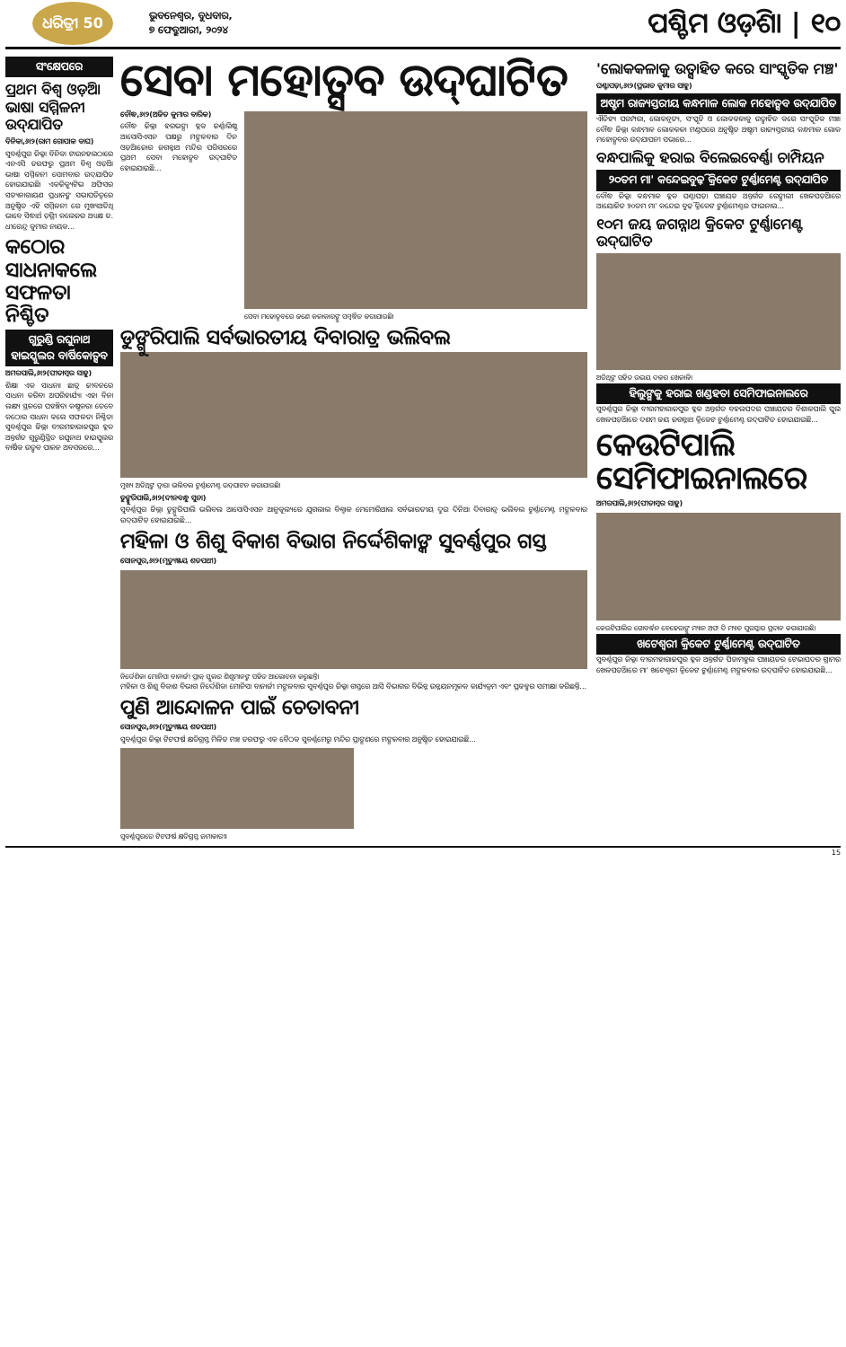ଧରିତ୍ରୀ 50
ଭୁବନେଶ୍ୱର, ବୁଧବାର,
୭ ଫେବ୍ରୁଆରୀ, ୨୦୨୪
ପଶ୍ଚିମ ଓଡ଼ିଶା | ୧୦
ସଂକ୍ଷେପରେ
ପ୍ରଥମ ବିଶ୍ୱ ଓଡ଼ିଆ ଭାଷା ସମ୍ମିଳନୀ ଉଦ୍‌ଯାପିତ
ବିନିକା,୬।୨(ରାମ ଗୋପାଳ ବାଘ)
ସୁବର୍ଣ୍ଣପୁର ଜିଲ୍ଲା ବିନିକା ଟାଉନହଲଠାରେ ଏନଏସି ତରଫରୁ ପ୍ରଥମ ବିଶ୍ୱ ଓଡ଼ିଆ ଭାଷା ସମ୍ମିଳନୀ ସୋମବାର ଉଦ୍‌ଯାପିତ ହୋଇଯାଇଛି। ଏକଜିକ୍ୟୁଟିଭ ଅଫିସର ସତ୍ୟନାରାୟଣ ପ୍ରଧାନଙ୍କ ସଭାପତିତ୍ୱରେ ଅନୁଷ୍ଠିତ ଏହି ସମ୍ମିଳନୀ ରେ ମୁଖ୍ୟଅତିଥି ଭାବେ ସିଦ୍ଧାର୍ଥ ଡ଼ିଗ୍ରୀ କଲେଜର ଅଧ୍ୟକ୍ଷ ଡ. ଧୀରେନ୍ଦ୍ର କୁମାର ନାୟକ...
କଠୋର ସାଧନାକଲେ ସଫଳତା ନିଶ୍ଚିତ
ଗୁରୁଣ୍ଡି ରଘୁନାଥ ହାଇସ୍କୁଲର ବାର୍ଷିକୋତ୍ସବ
ଅମରପାଲି,୬।୨(ପୀତାମ୍ବର ସାହୁ)
ଶିକ୍ଷା ଏକ ସାଧନା। ଛାତ୍ର ଜୀବନରେ ସାଧନା କରିବା ଅପରିହାର୍ଯ୍ୟ। ଏହା ବିନା ଲକ୍ଷ୍ୟ ସ୍ଥଳରେ ପହଞ୍ଚିବା କଷ୍ଟକର। ତେବେ କଠୋର ସାଧନା କଲେ ସଫଳତା ନିଶ୍ଚିତ। ସୁବର୍ଣ୍ଣପୁର ଜିଲ୍ଲା ବୀରମହାରାଜପୁର ବ୍ଲକ ଅନ୍ତର୍ଗତ ଗୁରୁଣ୍ଡିସ୍ଥିତ ରଘୁନାଥ ହାଇସ୍କୁଲର ବାର୍ଷିକ ଉତ୍ସବ ପାଳନ ଅବସରରେ...
ସେବା ମହୋତ୍ସବ ଉଦ୍‌ଘାଟିତ
ବୌଦ୍ଧ,୬।୨(ଅଜିତ କୁମାର ବାରିକ)
ବୌଦ୍ଧ ଜିଲ୍ଲା ହରଭଙ୍ଗା ବ୍ଲକ ଜର୍ଣ୍ଣାଲିଷ୍ଟ ଆସୋସିଏସନ ପକ୍ଷରୁ ମଙ୍ଗଳବାର ଦିନ ଓଡ଼ିଆଜୋର ଜଗନ୍ନାଥ ମନ୍ଦିର ପରିସରରେ ପ୍ରଥମ ସେବା ମହୋତ୍ସବ ଉଦ୍‌ଘାଟିତ ହୋଇଯାଇଛି...
ସେବା ମହୋତ୍ସବରେ ଜଣେ କଳାକାରଙ୍କୁ ସମ୍ବର୍ଦ୍ଧିତ କରାଯାଉଛି।
ଡୁଙ୍ଗୁରିପାଲି ସର୍ବଭାରତୀୟ ଦିବାରାତ୍ର ଭଲିବଲ
ମୁଖ୍ୟ ଅତିଥିଙ୍କ ଦ୍ୱାରା ଭଲିବଲ ଟୁର୍ଣ୍ଣାମେଣ୍ଟ ଉଦ୍‌ଘାଟନ କରାଯାଉଛି।
ଡୁଙ୍ଗୁରିପାଲି,୬।୨(ଦୀନବନ୍ଧୁ ସୁନା)
ସୁବର୍ଣ୍ଣପୁର ଜିଲ୍ଲା ଡୁଙ୍ଗୁରିପାଲି ଭଲିବଲ ଆସୋସିଏସନ ଆନୁକୂଲ୍ୟରେ ଯୁଗଲାଲ ବିଶ୍ୱାଳ ମେମୋରିଆଲ ସର୍ବଭାରତୀୟ ଦୁଇ ଦିନିଆ ଦିବାରାତ୍ର ଭଲିବଲ ଟୁର୍ଣ୍ଣାମେଣ୍ଟ ମଙ୍ଗଳବାର ଉଦ୍‌ଘାଟିତ ହୋଇଯାଇଛି...
ମହିଳା ଓ ଶିଶୁ ବିକାଶ ବିଭାଗ ନିର୍ଦ୍ଦେଶିକାଙ୍କ ସୁବର୍ଣ୍ଣପୁର ଗସ୍ତ
ସୋନପୁର,୬।୨(ମୃତ୍ୟୁଞ୍ଜୟ ଶତପଥୀ)
ନିର୍ଦ୍ଦେଶିକା ମୋନିସା ବାନାର୍ଜୀ ପ୍ରାକ୍ ସ୍କୁଲର ଶିଶୁମାନଙ୍କ ସହିତ ଆଲୋଚନା କରୁଛନ୍ତି।
ମହିଳା ଓ ଶିଶୁ ବିକାଶ ବିଭାଗ ନିର୍ଦ୍ଦେଶିକା ମୋନିସା ବାନାର୍ଜୀ ମଙ୍ଗଳବାର ସୁବର୍ଣ୍ଣପୁର ଜିଲ୍ଲା ଗସ୍ତରେ ଆସି ବିଭାଗର ବିଭିନ୍ନ ଉନ୍ନୟନମୂଳକ କାର୍ଯ୍ୟକ୍ରମ ଏବଂ ପ୍ରକଳ୍ପର ସମୀକ୍ଷା କରିଛନ୍ତି...
ପୁଣି ଆନ୍ଦୋଳନ ପାଇଁ ଚେତାବନୀ
ସୋନପୁର,୬।୨(ମୃତ୍ୟୁଞ୍ଜୟ ଶତପଥୀ)
ସୁବର୍ଣ୍ଣପୁର ଜିଲ୍ଲା ଟିଟଫର୍ଷ କ୍ଷତିଗ୍ରସ୍ତ ମିଳିତ ମଞ୍ଚ ତରଫରୁ ଏକ ବୈଠକ ସୁବର୍ଣ୍ଣମେରୁ ମନ୍ଦିର ପ୍ରାଙ୍ଗଣରେ ମଙ୍ଗଳବାର ଅନୁଷ୍ଠିତ ହୋଇଯାଇଛି...
ସୁବର୍ଣ୍ଣପୁରରେ ଟିଟଫର୍ଷ କ୍ଷତିଗ୍ରସ୍ତ ଜମାକାରୀ।
'ଲୋକକଳାକୁ ଉତ୍ସାହିତ କରେ ସାଂସ୍କୃତିକ ମଞ୍ଚ'
ଘଣ୍ଟାପଡ଼ା,୬।୨(ପ୍ରଭାତ କୁମାର ସାହୁ)
ଅଷ୍ଟମ ରାଜ୍ୟସ୍ତରୀୟ କନ୍ଧମାଳ ଲୋକ ମହୋତ୍ସବ ଉଦ୍‌ଯାପିତ
ଐତିହ୍ୟ ପରମ୍ପରା, ଲୋକନୃତ୍ୟ, ସଂସ୍କୃତି ଓ ଲୋକକଳାକୁ ଉତ୍ସାହିତ କରେ ସାଂସ୍କୃତିକ ମଞ୍ଚ। ବୌଦ୍ଧ ଜିଲ୍ଲା କନ୍ଧମାଳ ଲୋକକଳା ମଣ୍ଡପରେ ଅନୁଷ୍ଠିତ ଅଷ୍ଟମ ରାଜ୍ୟସ୍ତରୀୟ କନ୍ଧମାଳ ଲୋକ ମହୋତ୍ସବର ଉଦ୍‌ଯାପନୀ ସଭାରେ...
ବନ୍ଧପାଲିକୁ ହରାଇ ବିଲେଇବେର୍ଣ୍ଣା ଚାମ୍ପିୟନ
୨୦ତମ ମା' କନ୍ଦେଇବୁଢ଼ି କ୍ରିକେଟ ଟୁର୍ଣ୍ଣାମେଣ୍ଟ ଉଦ୍‌ଯାପିତ
ବୌଦ୍ଧ ଜିଲ୍ଲା କନ୍ଧମାଳ ବ୍ଲକ ଘଣ୍ଟାପଡ଼ା ପଞ୍ଚାୟତ ଅନ୍ତର୍ଗତ ରେଙ୍ଗାଲୀ ଖେଳପଡ଼ିଆରେ ଆୟୋଜିତ ୨୦ତମ ମା' କନ୍ଦେଇ ବୁଢ଼ି କ୍ରିକେଟ ଟୁର୍ଣ୍ଣାମେଣ୍ଟର ଫାଇନାଲ...
୧୦ମ ଜୟ ଜଗନ୍ନାଥ କ୍ରିକେଟ ଟୁର୍ଣ୍ଣାମେଣ୍ଟ ଉଦ୍‌ଘାଟିତ
ଅତିଥିଙ୍କ ସହିତ ଉଭୟ ଦଳର ଖେଳାଳି।
ହିଲୁଙ୍ଗକୁ ହରାଇ ଖଣ୍ଡହତା ସେମିଫାଇନାଲରେ
ସୁବର୍ଣ୍ଣପୁର ଜିଲ୍ଲା ବୀରମହାରାଜପୁର ବ୍ଲକ ଅନ୍ତର୍ଗତ ବହଲପଦର ପଞ୍ଚାୟତର ବିଶାଳପାଲି ସ୍କୁଲ ଖେଳପଡ଼ିଆରେ ଦଶମ ଜୟ ଜଗନ୍ନାଥ କ୍ରିକେଟ ଟୁର୍ଣ୍ଣାମେଣ୍ଟ ଉଦ୍‌ଘାଟିତ ହୋଇଯାଇଛି...
କେଉଟିପାଲି ସେମିଫାଇନାଲରେ
ଅମରପାଲି,୬।୨(ପୀତାମ୍ବର ସାହୁ)
କେଉଟିପାଲିର ଗୋବର୍ଦ୍ଧନ ବେହେରାଙ୍କୁ ମ୍ୟାନ ଅଫ ଦି ମ୍ୟାଚ ପୁରସ୍କାର ପ୍ରଦାନ କରାଯାଉଛି।
ଖଟେଶ୍ୱରୀ କ୍ରିକେଟ ଟୁର୍ଣ୍ଣାମେଣ୍ଟ ଉଦ୍‌ଘାଟିତ
ସୁବର୍ଣ୍ଣପୁର ଜିଲ୍ଲା ବୀରମହାରାଜପୁର ବ୍ଲକ ଅନ୍ତର୍ଗତ ପିତାମହୁଲ ପଞ୍ଚାୟତର ଟେଭାପଦର ଗ୍ରାମର ଖେଳପଡ଼ିଆରେ ମା' ଖଟେଶ୍ୱରୀ କ୍ରିକେଟ ଟୁର୍ଣ୍ଣାମେଣ୍ଟ ମଙ୍ଗଳବାର ଉଦ୍‌ଘାଟିତ ହୋଇଯାଇଛି...
15